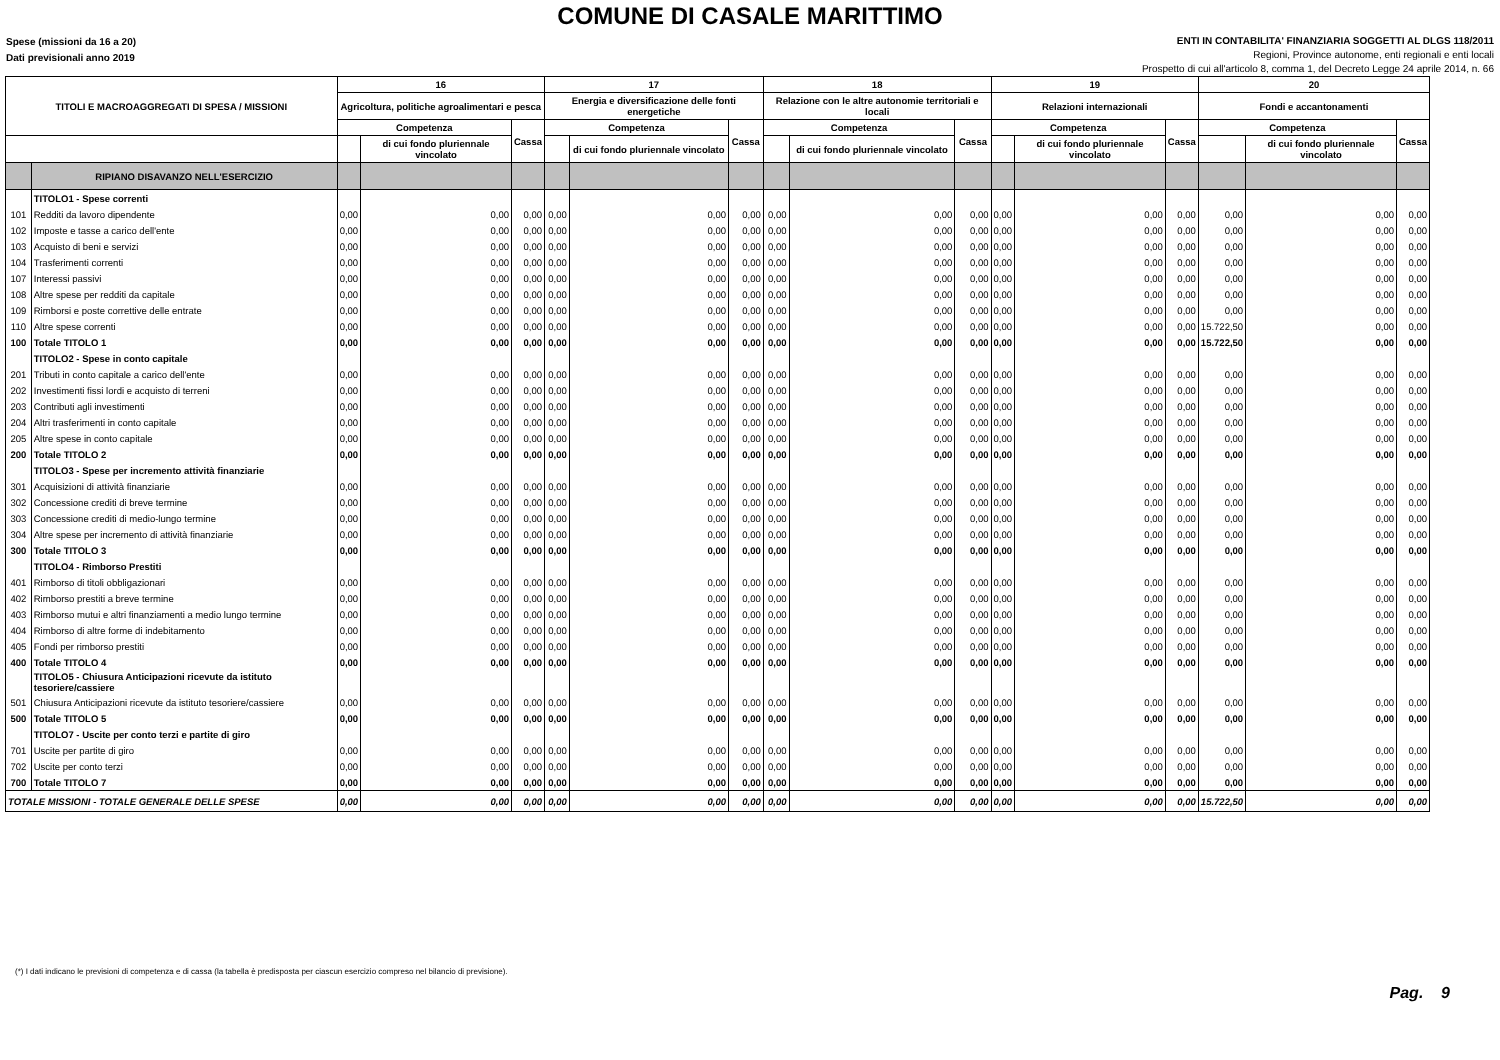COMUNE DI CASALE MARITTIMO
Spese (missioni da 16 a 20)
Dati previsionali anno 2019
ENTI IN CONTABILITA' FINANZIARIA SOGGETTI AL DLGS 118/2011
Regioni, Province autonome, enti regionali e enti locali
Prospetto di cui all'articolo 8, comma 1, del Decreto Legge 24 aprile 2014, n. 66
| TITOLI E MACROAGGREGATI DI SPESA / MISSIONI | | 16 | | | 17 | | | 18 | | | 19 | | | 20 | | |
| --- | --- | --- | --- | --- | --- | --- | --- | --- | --- | --- | --- | --- | --- | --- | --- | --- |
| | | Agricoltura, politiche agroalimentari e pesca | | | Energia e diversificazione delle fonti energetiche | | | Relazione con le altre autonomie territoriali e locali | | | Relazioni internazionali | | | Fondi e accantonamenti | | |
| | | Competenza | | Cassa | Competenza | | Cassa | Competenza | | Cassa | Competenza | | Cassa | Competenza | | Cassa |
| | | | di cui fondo pluriennale vincolato | | | di cui fondo pluriennale vincolato | | | di cui fondo pluriennale vincolato | | | di cui fondo pluriennale vincolato | | | di cui fondo pluriennale vincolato | |
| | RIPIANO DISAVANZO NELL'ESERCIZIO | | | | | | | | | | | | | | | |
| | TITOLO1 - Spese correnti | | | | | | | | | | | | | | | |
| 101 | Redditi da lavoro dipendente | 0,00 | 0,00 | 0,00 | 0,00 | 0,00 | 0,00 | 0,00 | 0,00 | 0,00 | 0,00 | 0,00 | 0,00 | 0,00 | 0,00 | 0,00 |
| 102 | Imposte e tasse a carico dell'ente | 0,00 | 0,00 | 0,00 | 0,00 | 0,00 | 0,00 | 0,00 | 0,00 | 0,00 | 0,00 | 0,00 | 0,00 | 0,00 | 0,00 | 0,00 |
| 103 | Acquisto di beni e servizi | 0,00 | 0,00 | 0,00 | 0,00 | 0,00 | 0,00 | 0,00 | 0,00 | 0,00 | 0,00 | 0,00 | 0,00 | 0,00 | 0,00 | 0,00 |
| 104 | Trasferimenti correnti | 0,00 | 0,00 | 0,00 | 0,00 | 0,00 | 0,00 | 0,00 | 0,00 | 0,00 | 0,00 | 0,00 | 0,00 | 0,00 | 0,00 | 0,00 |
| 107 | Interessi passivi | 0,00 | 0,00 | 0,00 | 0,00 | 0,00 | 0,00 | 0,00 | 0,00 | 0,00 | 0,00 | 0,00 | 0,00 | 0,00 | 0,00 | 0,00 |
| 108 | Altre spese per redditi da capitale | 0,00 | 0,00 | 0,00 | 0,00 | 0,00 | 0,00 | 0,00 | 0,00 | 0,00 | 0,00 | 0,00 | 0,00 | 0,00 | 0,00 | 0,00 |
| 109 | Rimborsi e poste correttive delle entrate | 0,00 | 0,00 | 0,00 | 0,00 | 0,00 | 0,00 | 0,00 | 0,00 | 0,00 | 0,00 | 0,00 | 0,00 | 0,00 | 0,00 | 0,00 |
| 110 | Altre spese correnti | 0,00 | 0,00 | 0,00 | 0,00 | 0,00 | 0,00 | 0,00 | 0,00 | 0,00 | 0,00 | 0,00 | 0,00 | 15.722,50 | 0,00 | 0,00 |
| 100 | Totale TITOLO 1 | 0,00 | 0,00 | 0,00 | 0,00 | 0,00 | 0,00 | 0,00 | 0,00 | 0,00 | 0,00 | 0,00 | 0,00 | 15.722,50 | 0,00 | 0,00 |
| | TITOLO2 - Spese in conto capitale | | | | | | | | | | | | | | | |
| 201 | Tributi in conto capitale a carico dell'ente | 0,00 | 0,00 | 0,00 | 0,00 | 0,00 | 0,00 | 0,00 | 0,00 | 0,00 | 0,00 | 0,00 | 0,00 | 0,00 | 0,00 | 0,00 |
| 202 | Investimenti fissi lordi e acquisto di terreni | 0,00 | 0,00 | 0,00 | 0,00 | 0,00 | 0,00 | 0,00 | 0,00 | 0,00 | 0,00 | 0,00 | 0,00 | 0,00 | 0,00 | 0,00 |
| 203 | Contributi agli investimenti | 0,00 | 0,00 | 0,00 | 0,00 | 0,00 | 0,00 | 0,00 | 0,00 | 0,00 | 0,00 | 0,00 | 0,00 | 0,00 | 0,00 | 0,00 |
| 204 | Altri trasferimenti in conto capitale | 0,00 | 0,00 | 0,00 | 0,00 | 0,00 | 0,00 | 0,00 | 0,00 | 0,00 | 0,00 | 0,00 | 0,00 | 0,00 | 0,00 | 0,00 |
| 205 | Altre spese in conto capitale | 0,00 | 0,00 | 0,00 | 0,00 | 0,00 | 0,00 | 0,00 | 0,00 | 0,00 | 0,00 | 0,00 | 0,00 | 0,00 | 0,00 | 0,00 |
| 200 | Totale TITOLO 2 | 0,00 | 0,00 | 0,00 | 0,00 | 0,00 | 0,00 | 0,00 | 0,00 | 0,00 | 0,00 | 0,00 | 0,00 | 0,00 | 0,00 | 0,00 |
| | TITOLO3 - Spese per incremento attività finanziarie | | | | | | | | | | | | | | | |
| 301 | Acquisizioni di attività finanziarie | 0,00 | 0,00 | 0,00 | 0,00 | 0,00 | 0,00 | 0,00 | 0,00 | 0,00 | 0,00 | 0,00 | 0,00 | 0,00 | 0,00 | 0,00 |
| 302 | Concessione crediti di breve termine | 0,00 | 0,00 | 0,00 | 0,00 | 0,00 | 0,00 | 0,00 | 0,00 | 0,00 | 0,00 | 0,00 | 0,00 | 0,00 | 0,00 | 0,00 |
| 303 | Concessione crediti di medio-lungo termine | 0,00 | 0,00 | 0,00 | 0,00 | 0,00 | 0,00 | 0,00 | 0,00 | 0,00 | 0,00 | 0,00 | 0,00 | 0,00 | 0,00 | 0,00 |
| 304 | Altre spese per incremento di attività finanziarie | 0,00 | 0,00 | 0,00 | 0,00 | 0,00 | 0,00 | 0,00 | 0,00 | 0,00 | 0,00 | 0,00 | 0,00 | 0,00 | 0,00 | 0,00 |
| 300 | Totale TITOLO 3 | 0,00 | 0,00 | 0,00 | 0,00 | 0,00 | 0,00 | 0,00 | 0,00 | 0,00 | 0,00 | 0,00 | 0,00 | 0,00 | 0,00 | 0,00 |
| | TITOLO4 - Rimborso Prestiti | | | | | | | | | | | | | | | |
| 401 | Rimborso di titoli obbligazionari | 0,00 | 0,00 | 0,00 | 0,00 | 0,00 | 0,00 | 0,00 | 0,00 | 0,00 | 0,00 | 0,00 | 0,00 | 0,00 | 0,00 | 0,00 |
| 402 | Rimborso prestiti a breve termine | 0,00 | 0,00 | 0,00 | 0,00 | 0,00 | 0,00 | 0,00 | 0,00 | 0,00 | 0,00 | 0,00 | 0,00 | 0,00 | 0,00 | 0,00 |
| 403 | Rimborso mutui e altri finanziamenti a medio lungo termine | 0,00 | 0,00 | 0,00 | 0,00 | 0,00 | 0,00 | 0,00 | 0,00 | 0,00 | 0,00 | 0,00 | 0,00 | 0,00 | 0,00 | 0,00 |
| 404 | Rimborso di altre forme di indebitamento | 0,00 | 0,00 | 0,00 | 0,00 | 0,00 | 0,00 | 0,00 | 0,00 | 0,00 | 0,00 | 0,00 | 0,00 | 0,00 | 0,00 | 0,00 |
| 405 | Fondi per rimborso prestiti | 0,00 | 0,00 | 0,00 | 0,00 | 0,00 | 0,00 | 0,00 | 0,00 | 0,00 | 0,00 | 0,00 | 0,00 | 0,00 | 0,00 | 0,00 |
| 400 | Totale TITOLO 4 | 0,00 | 0,00 | 0,00 | 0,00 | 0,00 | 0,00 | 0,00 | 0,00 | 0,00 | 0,00 | 0,00 | 0,00 | 0,00 | 0,00 | 0,00 |
| | TITOLO5 - Chiusura Anticipazioni ricevute da istituto tesoriere/cassiere | | | | | | | | | | | | | | | |
| 501 | Chiusura Anticipazioni ricevute da istituto tesoriere/cassiere | 0,00 | 0,00 | 0,00 | 0,00 | 0,00 | 0,00 | 0,00 | 0,00 | 0,00 | 0,00 | 0,00 | 0,00 | 0,00 | 0,00 | 0,00 |
| 500 | Totale TITOLO 5 | 0,00 | 0,00 | 0,00 | 0,00 | 0,00 | 0,00 | 0,00 | 0,00 | 0,00 | 0,00 | 0,00 | 0,00 | 0,00 | 0,00 | 0,00 |
| | TITOLO7 - Uscite per conto terzi e partite di giro | | | | | | | | | | | | | | | |
| 701 | Uscite per partite di giro | 0,00 | 0,00 | 0,00 | 0,00 | 0,00 | 0,00 | 0,00 | 0,00 | 0,00 | 0,00 | 0,00 | 0,00 | 0,00 | 0,00 | 0,00 |
| 702 | Uscite per conto terzi | 0,00 | 0,00 | 0,00 | 0,00 | 0,00 | 0,00 | 0,00 | 0,00 | 0,00 | 0,00 | 0,00 | 0,00 | 0,00 | 0,00 | 0,00 |
| 700 | Totale TITOLO 7 | 0,00 | 0,00 | 0,00 | 0,00 | 0,00 | 0,00 | 0,00 | 0,00 | 0,00 | 0,00 | 0,00 | 0,00 | 0,00 | 0,00 | 0,00 |
| TOTALE MISSIONI - TOTALE GENERALE DELLE SPESE | | 0,00 | 0,00 | 0,00 | 0,00 | 0,00 | 0,00 | 0,00 | 0,00 | 0,00 | 0,00 | 0,00 | 0,00 | 15.722,50 | 0,00 | 0,00 |
(*) I dati indicano le previsioni di competenza e di cassa (la tabella è predisposta per ciascun esercizio compreso nel bilancio di previsione).
Pag. 9